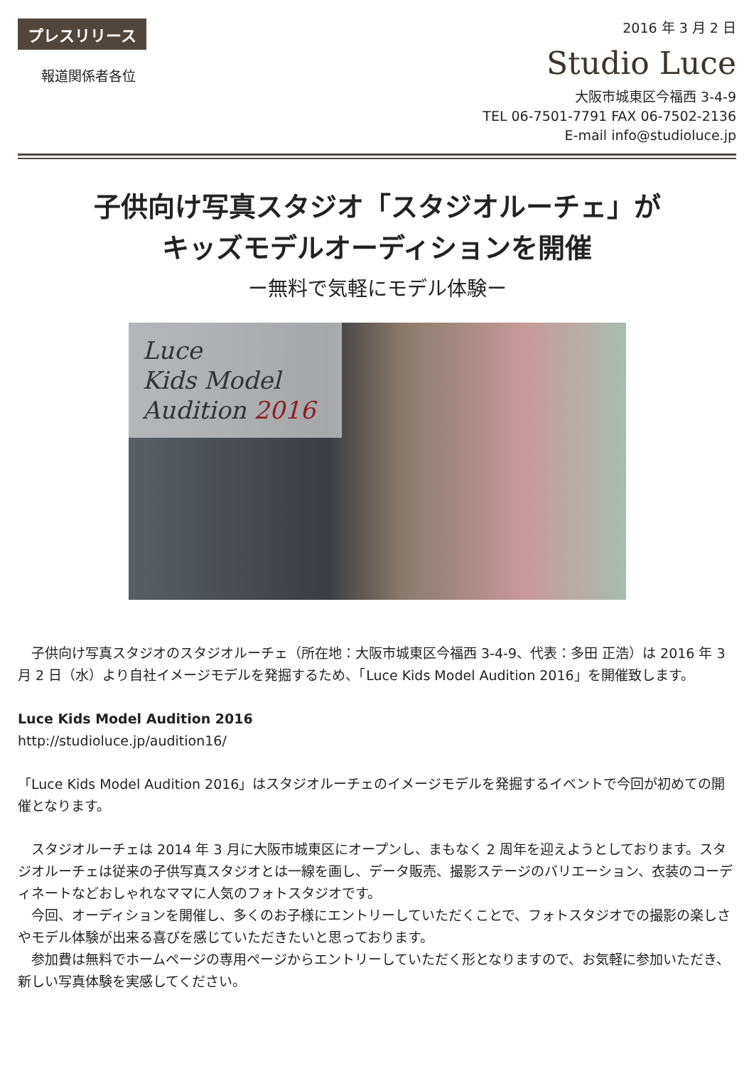プレスリリース
報道関係者各位
2016 年 3 月 2 日
Studio Luce
大阪市城東区今福西 3-4-9
TEL 06-7501-7791 FAX 06-7502-2136
E-mail info@studioluce.jp
子供向け写真スタジオ「スタジオルーチェ」が
キッズモデルオーディションを開催
ー無料で気軽にモデル体験ー
Luce
Kids Model
Audition 2016
　子供向け写真スタジオのスタジオルーチェ（所在地：大阪市城東区今福西 3-4-9、代表：多田 正浩）は 2016 年 3 月 2 日（水）より自社イメージモデルを発掘するため、「Luce Kids Model Audition 2016」を開催致します。
Luce Kids Model Audition 2016
http://studioluce.jp/audition16/
「Luce Kids Model Audition 2016」はスタジオルーチェのイメージモデルを発掘するイベントで今回が初めての開催となります。
　スタジオルーチェは 2014 年 3 月に大阪市城東区にオープンし、まもなく 2 周年を迎えようとしております。スタジオルーチェは従来の子供写真スタジオとは一線を画し、データ販売、撮影ステージのバリエーション、衣装のコーディネートなどおしゃれなママに人気のフォトスタジオです。
　今回、オーディションを開催し、多くのお子様にエントリーしていただくことで、フォトスタジオでの撮影の楽しさやモデル体験が出来る喜びを感じていただきたいと思っております。
　参加費は無料でホームページの専用ページからエントリーしていただく形となりますので、お気軽に参加いただき、新しい写真体験を実感してください。